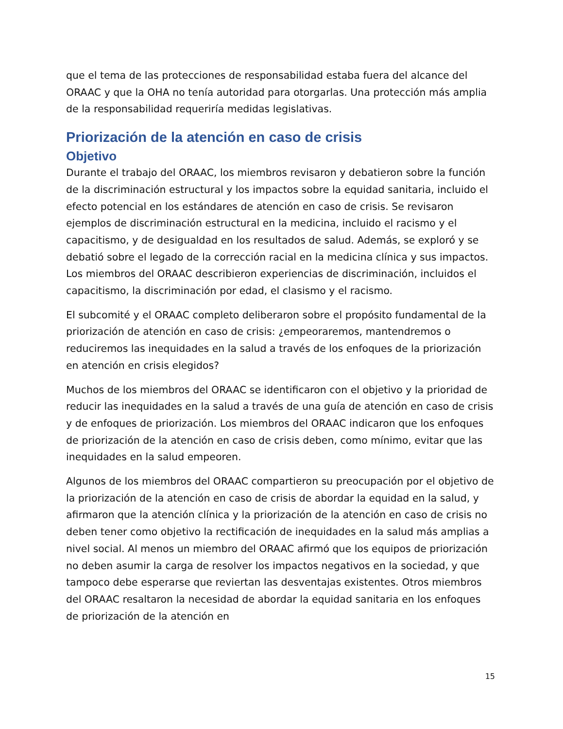que el tema de las protecciones de responsabilidad estaba fuera del alcance del ORAAC y que la OHA no tenía autoridad para otorgarlas. Una protección más amplia de la responsabilidad requeriría medidas legislativas.
Priorización de la atención en caso de crisis
Objetivo
Durante el trabajo del ORAAC, los miembros revisaron y debatieron sobre la función de la discriminación estructural y los impactos sobre la equidad sanitaria, incluido el efecto potencial en los estándares de atención en caso de crisis. Se revisaron ejemplos de discriminación estructural en la medicina, incluido el racismo y el capacitismo, y de desigualdad en los resultados de salud. Además, se exploró y se debatió sobre el legado de la corrección racial en la medicina clínica y sus impactos. Los miembros del ORAAC describieron experiencias de discriminación, incluidos el capacitismo, la discriminación por edad, el clasismo y el racismo.
El subcomité y el ORAAC completo deliberaron sobre el propósito fundamental de la priorización de atención en caso de crisis: ¿empeoraremos, mantendremos o reduciremos las inequidades en la salud a través de los enfoques de la priorización en atención en crisis elegidos?
Muchos de los miembros del ORAAC se identificaron con el objetivo y la prioridad de reducir las inequidades en la salud a través de una guía de atención en caso de crisis y de enfoques de priorización. Los miembros del ORAAC indicaron que los enfoques de priorización de la atención en caso de crisis deben, como mínimo, evitar que las inequidades en la salud empeoren.
Algunos de los miembros del ORAAC compartieron su preocupación por el objetivo de la priorización de la atención en caso de crisis de abordar la equidad en la salud, y afirmaron que la atención clínica y la priorización de la atención en caso de crisis no deben tener como objetivo la rectificación de inequidades en la salud más amplias a nivel social. Al menos un miembro del ORAAC afirmó que los equipos de priorización no deben asumir la carga de resolver los impactos negativos en la sociedad, y que tampoco debe esperarse que reviertan las desventajas existentes. Otros miembros del ORAAC resaltaron la necesidad de abordar la equidad sanitaria en los enfoques de priorización de la atención en
15